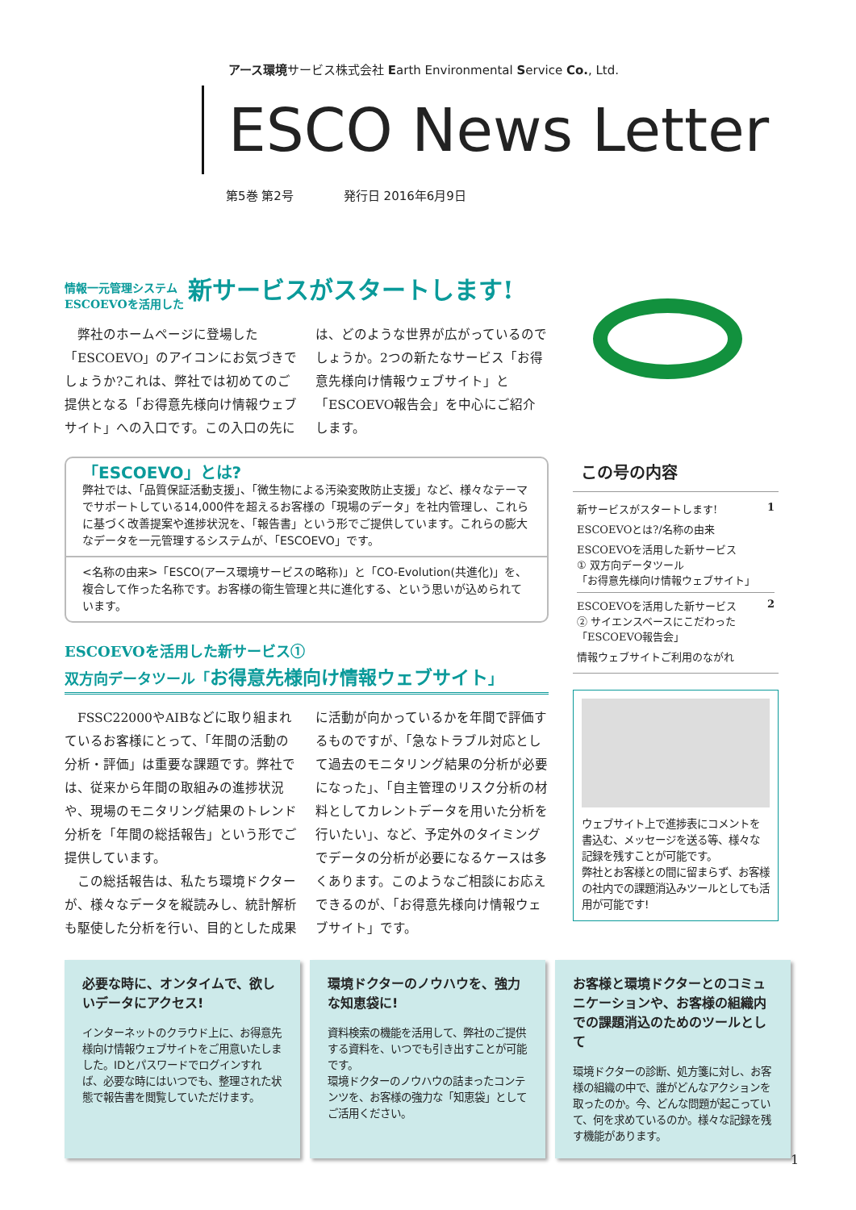アース環境サービス株式会社 Earth Environmental Service Co., Ltd.
ESCO News Letter
第5巻 第2号 発行日 2016年6月9日
情報一元管理システム
ESCOEVOを活用した 新サービスがスタートします!
　弊社のホームページに登場した「ESCOEVO」のアイコンにお気づきでしょうか?これは、弊社では初めてのご提供となる「お得意先様向け情報ウェブサイト」への入口です。この入口の先には、どのような世界が広がっているのでしょうか。2つの新たなサービス「お得意先様向け情報ウェブサイト」と「ESCOEVO報告会」を中心にご紹介します。
「ESCOEVO」とは?
弊社では、「品質保証活動支援」、「微生物による汚染変敗防止支援」など、様々なテーマでサポートしている14,000件を超えるお客様の「現場のデータ」を社内管理し、これらに基づく改善提案や進捗状況を、「報告書」という形でご提供しています。これらの膨大なデータを一元管理するシステムが、「ESCOEVO」です。
<名称の由来>「ESCO(アース環境サービスの略称)」と「CO-Evolution(共進化)」を、複合して作った名称です。お客様の衛生管理と共に進化する、という思いが込められています。
ESCOEVOを活用した新サービス①
双方向データツール「お得意先様向け情報ウェブサイト」
　FSSC22000やAIBなどに取り組まれているお客様にとって、「年間の活動の分析・評価」は重要な課題です。弊社では、従来から年間の取組みの進捗状況や、現場のモニタリング結果のトレンド分析を「年間の総括報告」という形でご提供しています。
　この総括報告は、私たち環境ドクターが、様々なデータを縦読みし、統計解析も駆使した分析を行い、目的とした成果に活動が向かっているかを年間で評価するものですが、「急なトラブル対応として過去のモニタリング結果の分析が必要になった」、「自主管理のリスク分析の材料としてカレントデータを用いた分析を行いたい」、など、予定外のタイミングでデータの分析が必要になるケースは多くあります。このようなご相談にお応えできるのが、「お得意先様向け情報ウェブサイト」です。
この号の内容
新サービスがスタートします! 1
ESCOEVOとは?/名称の由来
ESCOEVOを活用した新サービス
① 双方向データツール
「お得意先様向け情報ウェブサイト」
ESCOEVOを活用した新サービス 2
② サイエンスベースにこだわった「ESCOEVO報告会」
情報ウェブサイトご利用のながれ
ウェブサイト上で進捗表にコメントを書込む、メッセージを送る等、様々な記録を残すことが可能です。
弊社とお客様との間に留まらず、お客様の社内での課題消込みツールとしても活用が可能です!
必要な時に、オンタイムで、欲しいデータにアクセス!
インターネットのクラウド上に、お得意先様向け情報ウェブサイトをご用意いたしました。IDとパスワードでログインすれば、必要な時にはいつでも、整理された状態で報告書を閲覧していただけます。
環境ドクターのノウハウを、強力な知恵袋に!
資料検索の機能を活用して、弊社のご提供する資料を、いつでも引き出すことが可能です。
環境ドクターのノウハウの詰まったコンテンツを、お客様の強力な「知恵袋」としてご活用ください。
お客様と環境ドクターとのコミュニケーションや、お客様の組織内での課題消込のためのツールとして
環境ドクターの診断、処方箋に対し、お客様の組織の中で、誰がどんなアクションを取ったのか。今、どんな問題が起こっていて、何を求めているのか。様々な記録を残す機能があります。
1